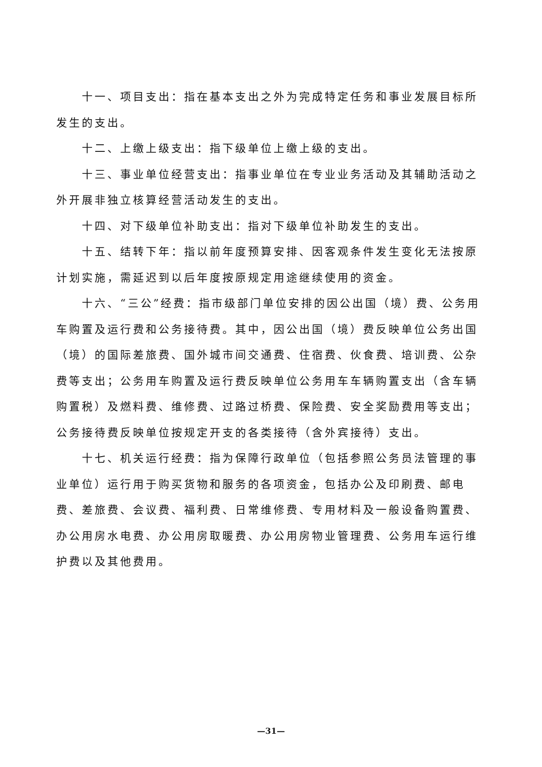十一、项目支出：指在基本支出之外为完成特定任务和事业发展目标所发生的支出。
十二、上缴上级支出：指下级单位上缴上级的支出。
十三、事业单位经营支出：指事业单位在专业业务活动及其辅助活动之外开展非独立核算经营活动发生的支出。
十四、对下级单位补助支出：指对下级单位补助发生的支出。
十五、结转下年：指以前年度预算安排、因客观条件发生变化无法按原计划实施，需延迟到以后年度按原规定用途继续使用的资金。
十六、“三公”经费：指市级部门单位安排的因公出国（境）费、公务用车购置及运行费和公务接待费。其中，因公出国（境）费反映单位公务出国（境）的国际差旅费、国外城市间交通费、住宿费、伙食费、培训费、公杂费等支出；公务用车购置及运行费反映单位公务用车车辆购置支出（含车辆购置税）及燃料费、维修费、过路过桥费、保险费、安全奖励费用等支出；公务接待费反映单位按规定开支的各类接待（含外宾接待）支出。
十七、机关运行经费：指为保障行政单位（包括参照公务员法管理的事业单位）运行用于购买货物和服务的各项资金，包括办公及印刷费、邮电费、差旅费、会议费、福利费、日常维修费、专用材料及一般设备购置费、办公用房水电费、办公用房取暖费、办公用房物业管理费、公务用车运行维护费以及其他费用。
—31—